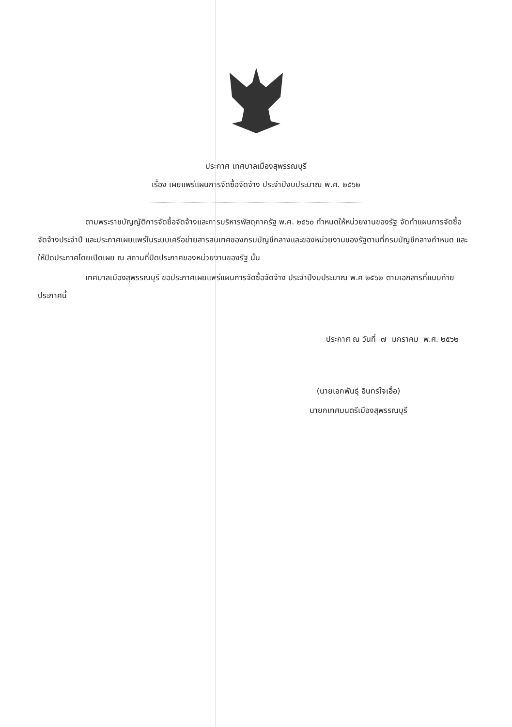ประกาศ เทศบาลเมืองสุพรรณบุรี
เรื่อง เผยแพร่แผนการจัดซื้อจัดจ้าง ประจำปีงบประมาณ พ.ศ. ๒๕๖๒
ตามพระราชบัญญัติการจัดซื้อจัดจ้างและการบริหารพัสดุภาครัฐ พ.ศ. ๒๕๖๐ กำหนดให้หน่วยงานของรัฐ จัดทำแผนการจัดซื้อจัดจ้างประจำปี และประกาศเผยแพร่ในระบบเครือข่ายสารสนเทศของกรมบัญชีกลางและของหน่วยงานของรัฐตามที่กรมบัญชีกลางกำหนด และให้ปิดประกาศโดยเปิดเผย ณ สถานที่ปิดประกาศของหน่วยงานของรัฐ นั้น
เทศบาลเมืองสุพรรณบุรี ขอประกาศเผยแพร่แผนการจัดซื้อจัดจ้าง ประจำปีงบประมาณ พ.ศ ๒๕๖๒ ตามเอกสารที่แนบท้ายประกาศนี้
ประกาศ ณ วันที่ ๗ มกราคม พ.ศ. ๒๕๖๒
(นายเอกพันธุ์ อินทร์ใจเอื้อ)
นายกเทศมนตรีเมืองสุพรรณบุรี